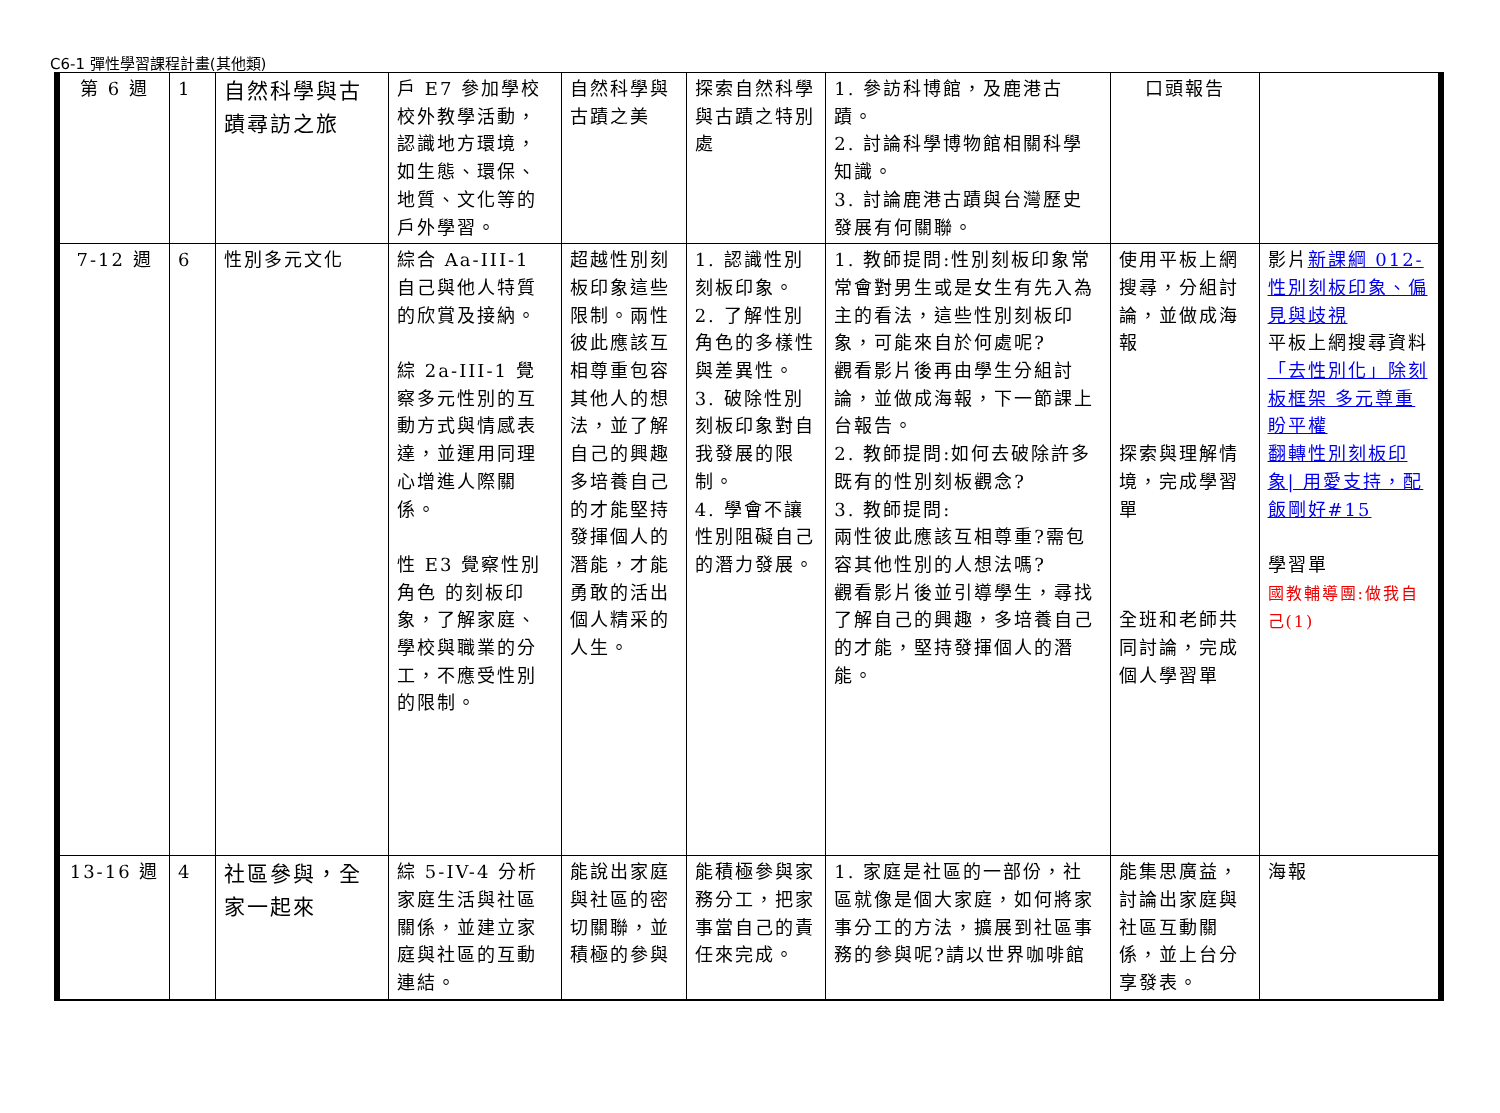C6-1 彈性學習課程計畫(其他類)
| 第 6 週 | 1 | 自然科學與古蹟尋訪之旅 | 戶 E7 參加學校校外教學活動，認識地方環境，如生態、環保、地質、文化等的戶外學習。 | 自然科學與古蹟之美 | 探索自然科學與古蹟之特別處 | 1. 參訪科博館，及鹿港古蹟。 2. 討論科學博物館相關科學知識。 3. 討論鹿港古蹟與台灣歷史發展有何關聯。 | 口頭報告 | |
| 7-12 週 | 6 | 性別多元文化 | 綜合 Aa-III-1 自己與他人特質的欣賞及接納。 綜 2a-III-1 覺察多元性別的互動方式與情感表達，並運用同理心增進人際關係。 性 E3 覺察性別角色 的刻板印象，了解家庭、學校與職業的分工，不應受性別的限制。 | 超越性別刻板印象這些限制。兩性彼此應該互相尊重包容其他人的想法，並了解自己的興趣多培養自己的才能堅持發揮個人的潛能，才能勇敢的活出個人精采的人生。 | 1. 認識性別刻板印象。 2. 了解性別角色的多樣性與差異性。 3. 破除性別刻板印象對自我發展的限制。 4. 學會不讓性別阻礙自己的潛力發展。 | 1. 教師提問:性別刻板印象常常會對男生或是女生有先入為主的看法，這些性別刻板印象，可能來自於何處呢? 觀看影片後再由學生分組討論，並做成海報，下一節課上台報告。 2. 教師提問:如何去破除許多既有的性別刻板觀念? 3. 教師提問: 兩性彼此應該互相尊重?需包容其他性別的人想法嗎? 觀看影片後並引導學生，尋找了解自己的興趣，多培養自己的才能，堅持發揮個人的潛能。 | 使用平板上網搜尋，分組討論，並做成海報 探索與理解情境，完成學習單 全班和老師共同討論，完成個人學習單 | 影片 新課綱 012-性別刻板印象、偏見與歧視 平板上網搜尋資料 「去性別化」除刻板框架 多元尊重盼平權 翻轉性別刻板印象/ 用愛支持，配飯剛好#15 學習單 國教輔導團:做我自己(1) |
| 13-16 週 | 4 | 社區參與，全家一起來 | 綜 5-IV-4 分析家庭生活與社區關係，並建立家庭與社區的互動連結。 | 能說出家庭與社區的密切關聯，並積極的參與 | 能積極參與家務分工，把家事當自己的責任來完成。 | 1. 家庭是社區的一部份，社區就像是個大家庭，如何將家事分工的方法，擴展到社區事務的參與呢?請以世界咖啡館 | 能集思廣益，討論出家庭與社區互動關係，並上台分享發表。 | 海報 |